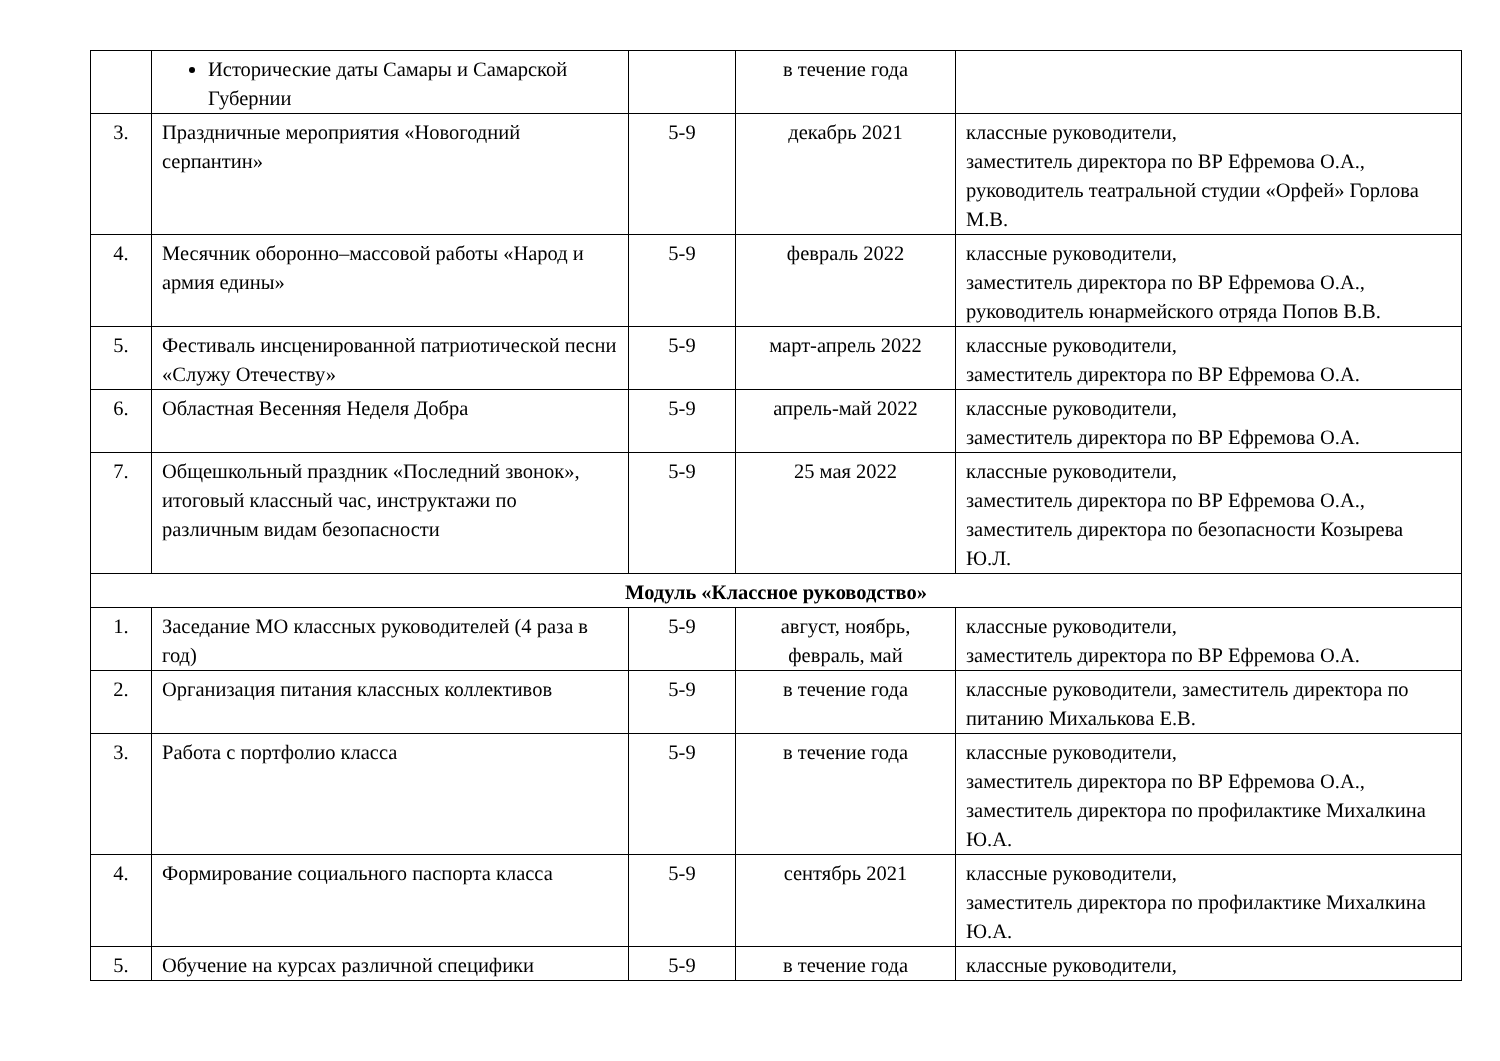| | Исторические даты Самары и Самарской Губернии | | в течение года | |
| 3. | Праздничные мероприятия «Новогодний серпантин» | 5-9 | декабрь 2021 | классные руководители, заместитель директора по ВР Ефремова О.А., руководитель театральной студии «Орфей» Горлова М.В. |
| 4. | Месячник оборонно–массовой работы «Народ и армия едины» | 5-9 | февраль 2022 | классные руководители, заместитель директора по ВР Ефремова О.А., руководитель юнармейского отряда Попов В.В. |
| 5. | Фестиваль инсценированной патриотической песни «Служу Отечеству» | 5-9 | март-апрель 2022 | классные руководители, заместитель директора по ВР Ефремова О.А. |
| 6. | Областная Весенняя Неделя Добра | 5-9 | апрель-май 2022 | классные руководители, заместитель директора по ВР Ефремова О.А. |
| 7. | Общешкольный праздник «Последний звонок», итоговый классный час, инструктажи по различным видам безопасности | 5-9 | 25 мая 2022 | классные руководители, заместитель директора по ВР Ефремова О.А., заместитель директора по безопасности Козырева Ю.Л. |
| Модуль «Классное руководство» | | | | |
| 1. | Заседание МО классных руководителей (4 раза в год) | 5-9 | август, ноябрь, февраль, май | классные руководители, заместитель директора по ВР Ефремова О.А. |
| 2. | Организация питания классных коллективов | 5-9 | в течение года | классные руководители, заместитель директора по питанию Михалькова Е.В. |
| 3. | Работа с портфолио класса | 5-9 | в течение года | классные руководители, заместитель директора по ВР Ефремова О.А., заместитель директора по профилактике Михалкина Ю.А. |
| 4. | Формирование социального паспорта класса | 5-9 | сентябрь 2021 | классные руководители, заместитель директора по профилактике Михалкина Ю.А. |
| 5. | Обучение на курсах различной специфики | 5-9 | в течение года | классные руководители, |